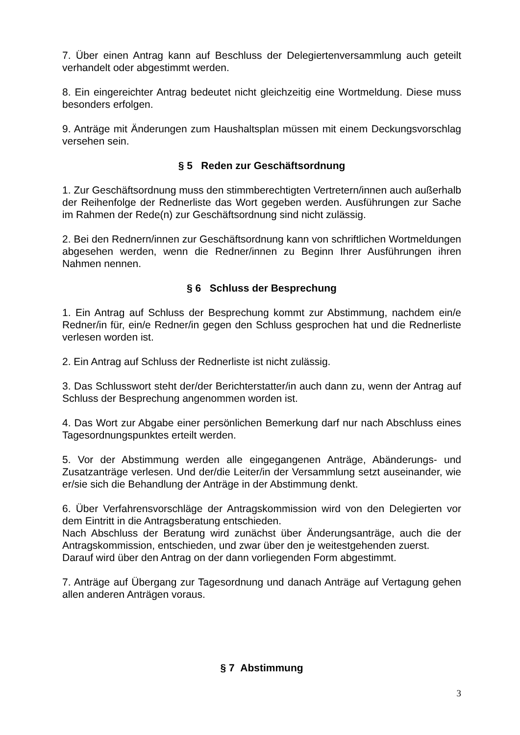7. Über einen Antrag kann auf Beschluss der Delegiertenversammlung auch geteilt verhandelt oder abgestimmt werden.
8. Ein eingereichter Antrag bedeutet nicht gleichzeitig eine Wortmeldung. Diese muss besonders erfolgen.
9. Anträge mit Änderungen zum Haushaltsplan müssen mit einem Deckungsvorschlag versehen sein.
§ 5 Reden zur Geschäftsordnung
1. Zur Geschäftsordnung muss den stimmberechtigten Vertretern/innen auch außerhalb der Reihenfolge der Rednerliste das Wort gegeben werden. Ausführungen zur Sache im Rahmen der Rede(n) zur Geschäftsordnung sind nicht zulässig.
2. Bei den Rednern/innen zur Geschäftsordnung kann von schriftlichen Wortmeldungen abgesehen werden, wenn die Redner/innen zu Beginn Ihrer Ausführungen ihren Nahmen nennen.
§ 6 Schluss der Besprechung
1. Ein Antrag auf Schluss der Besprechung kommt zur Abstimmung, nachdem ein/e Redner/in für, ein/e Redner/in gegen den Schluss gesprochen hat und die Rednerliste verlesen worden ist.
2. Ein Antrag auf Schluss der Rednerliste ist nicht zulässig.
3. Das Schlusswort steht der/der Berichterstatter/in auch dann zu, wenn der Antrag auf Schluss der Besprechung angenommen worden ist.
4. Das Wort zur Abgabe einer persönlichen Bemerkung darf nur nach Abschluss eines Tagesordnungspunktes erteilt werden.
5. Vor der Abstimmung werden alle eingegangenen Anträge, Abänderungs- und Zusatzanträge verlesen. Und der/die Leiter/in der Versammlung setzt auseinander, wie er/sie sich die Behandlung der Anträge in der Abstimmung denkt.
6. Über Verfahrensvorschläge der Antragskommission wird von den Delegierten vor dem Eintritt in die Antragsberatung entschieden.
Nach Abschluss der Beratung wird zunächst über Änderungsanträge, auch die der Antragskommission, entschieden, und zwar über den je weitestgehenden zuerst.
Darauf wird über den Antrag on der dann vorliegenden Form abgestimmt.
7. Anträge auf Übergang zur Tagesordnung und danach Anträge auf Vertagung gehen allen anderen Anträgen voraus.
§ 7 Abstimmung
3